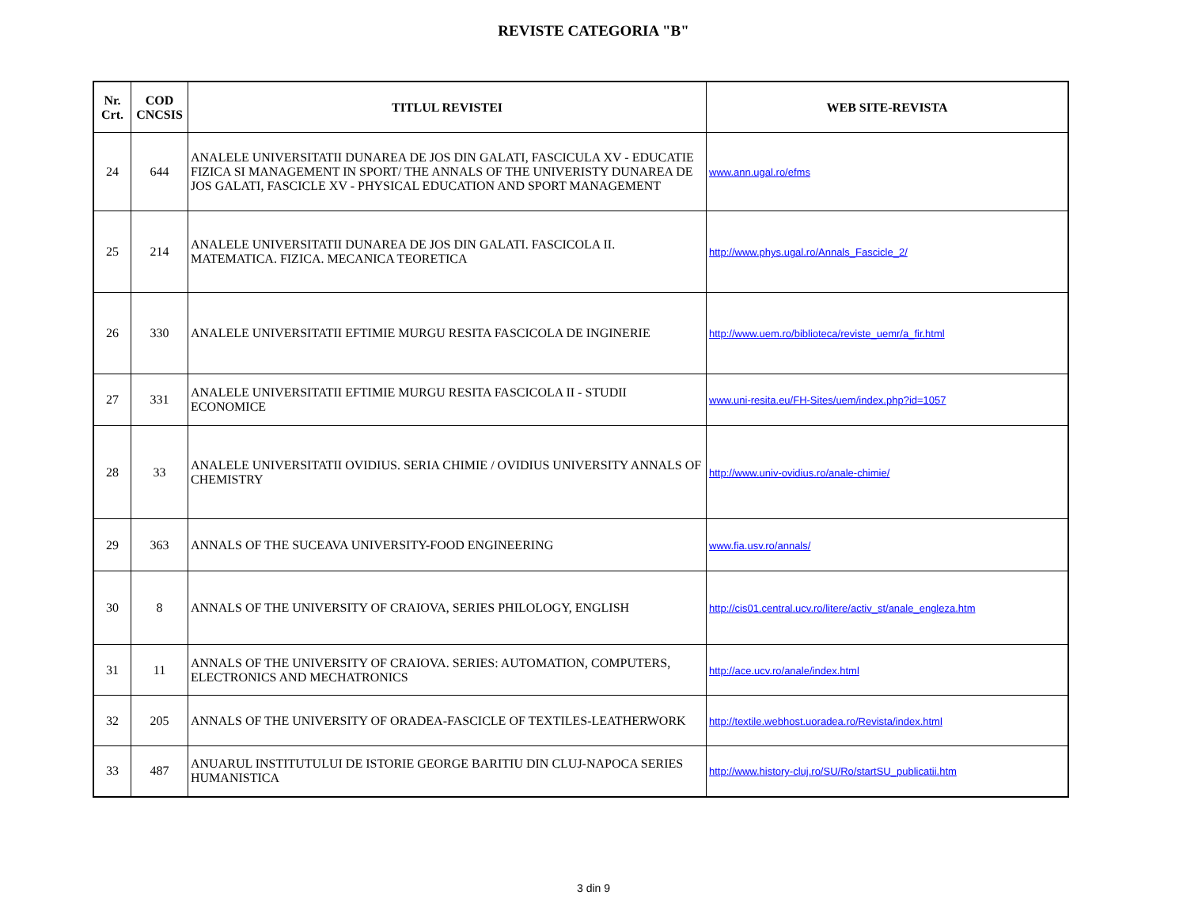REVISTE CATEGORIA "B"
| Nr. Crt. | COD CNCSIS | TITLUL REVISTEI | WEB SITE-REVISTA |
| --- | --- | --- | --- |
| 24 | 644 | ANALELE UNIVERSITATII DUNAREA DE JOS DIN GALATI, FASCICULA XV - EDUCATIE FIZICA SI MANAGEMENT IN SPORT/ THE ANNALS OF THE UNIVERISTY DUNAREA DE JOS GALATI, FASCICLE XV - PHYSICAL EDUCATION AND SPORT MANAGEMENT | www.ann.ugal.ro/efms |
| 25 | 214 | ANALELE UNIVERSITATII DUNAREA DE JOS DIN GALATI. FASCICOLA II. MATEMATICA. FIZICA. MECANICA TEORETICA | http://www.phys.ugal.ro/Annals_Fascicle_2/ |
| 26 | 330 | ANALELE UNIVERSITATII EFTIMIE MURGU RESITA FASCICOLA DE INGINERIE | http://www.uem.ro/biblioteca/reviste_uemr/a_fir.html |
| 27 | 331 | ANALELE UNIVERSITATII EFTIMIE MURGU RESITA FASCICOLA II - STUDII ECONOMICE | www.uni-resita.eu/FH-Sites/uem/index.php?id=1057 |
| 28 | 33 | ANALELE UNIVERSITATII OVIDIUS. SERIA CHIMIE / OVIDIUS UNIVERSITY ANNALS OF CHEMISTRY | http://www.univ-ovidius.ro/anale-chimie/ |
| 29 | 363 | ANNALS OF THE SUCEAVA UNIVERSITY-FOOD ENGINEERING | www.fia.usv.ro/annals/ |
| 30 | 8 | ANNALS OF THE UNIVERSITY OF CRAIOVA, SERIES PHILOLOGY, ENGLISH | http://cis01.central.ucv.ro/litere/activ_st/anale_engleza.htm |
| 31 | 11 | ANNALS OF THE UNIVERSITY OF CRAIOVA. SERIES: AUTOMATION, COMPUTERS, ELECTRONICS AND MECHATRONICS | http://ace.ucv.ro/anale/index.html |
| 32 | 205 | ANNALS OF THE UNIVERSITY OF ORADEA-FASCICLE OF TEXTILES-LEATHERWORK | http://textile.webhost.uoradea.ro/Revista/index.html |
| 33 | 487 | ANUARUL INSTITUTULUI DE ISTORIE GEORGE BARITIU DIN CLUJ-NAPOCA SERIES HUMANISTICA | http://www.history-cluj.ro/SU/Ro/startSU_publicatii.htm |
3 din 9